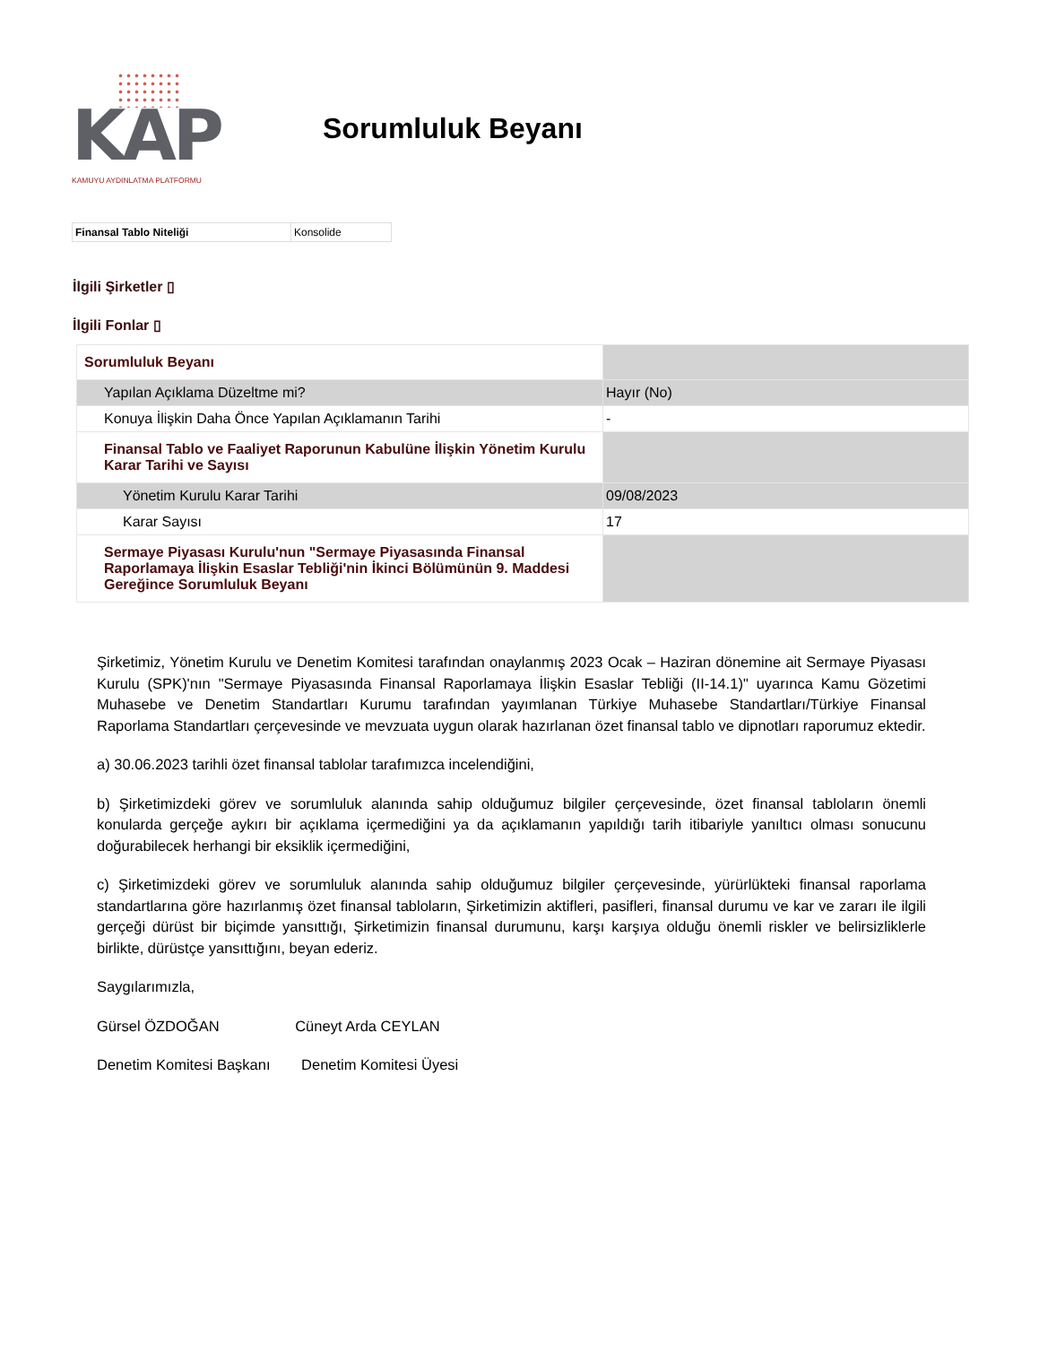KAP
KAMUYU AYDINLATMA PLATFORMU
Sorumluluk Beyanı
| Finansal Tablo Niteliği | Konsolide |
İlgili Şirketler ▯
İlgili Fonlar ▯
| Sorumluluk Beyanı | |
| Yapılan Açıklama Düzeltme mi? | Hayır (No) |
| Konuya İlişkin Daha Önce Yapılan Açıklamanın Tarihi | - |
| Finansal Tablo ve Faaliyet Raporunun Kabulüne İlişkin Yönetim Kurulu Karar Tarihi ve Sayısı | |
| Yönetim Kurulu Karar Tarihi | 09/08/2023 |
| Karar Sayısı | 17 |
| Sermaye Piyasası Kurulu'nun "Sermaye Piyasasında Finansal Raporlamaya İlişkin Esaslar Tebliği'nin İkinci Bölümünün 9. Maddesi Gereğince Sorumluluk Beyanı | |
Şirketimiz, Yönetim Kurulu ve Denetim Komitesi tarafından onaylanmış 2023 Ocak – Haziran dönemine ait Sermaye Piyasası Kurulu (SPK)'nın "Sermaye Piyasasında Finansal Raporlamaya İlişkin Esaslar Tebliği (II-14.1)" uyarınca Kamu Gözetimi Muhasebe ve Denetim Standartları Kurumu tarafından yayımlanan Türkiye Muhasebe Standartları/Türkiye Finansal Raporlama Standartları çerçevesinde ve mevzuata uygun olarak hazırlanan özet finansal tablo ve dipnotları raporumuz ektedir.
a) 30.06.2023 tarihli özet finansal tablolar tarafımızca incelendiğini,
b) Şirketimizdeki görev ve sorumluluk alanında sahip olduğumuz bilgiler çerçevesinde, özet finansal tabloların önemli konularda gerçeğe aykırı bir açıklama içermediğini ya da açıklamanın yapıldığı tarih itibariyle yanıltıcı olması sonucunu doğurabilecek herhangi bir eksiklik içermediğini,
c) Şirketimizdeki görev ve sorumluluk alanında sahip olduğumuz bilgiler çerçevesinde, yürürlükteki finansal raporlama standartlarına göre hazırlanmış özet finansal tabloların, Şirketimizin aktifleri, pasifleri, finansal durumu ve kar ve zararı ile ilgili gerçeği dürüst bir biçimde yansıttığı, Şirketimizin finansal durumunu, karşı karşıya olduğu önemli riskler ve belirsizliklerle birlikte, dürüstçe yansıttığını, beyan ederiz.
Saygılarımızla,
Gürsel ÖZDOĞAN Cüneyt Arda CEYLAN
Denetim Komitesi Başkanı Denetim Komitesi Üyesi